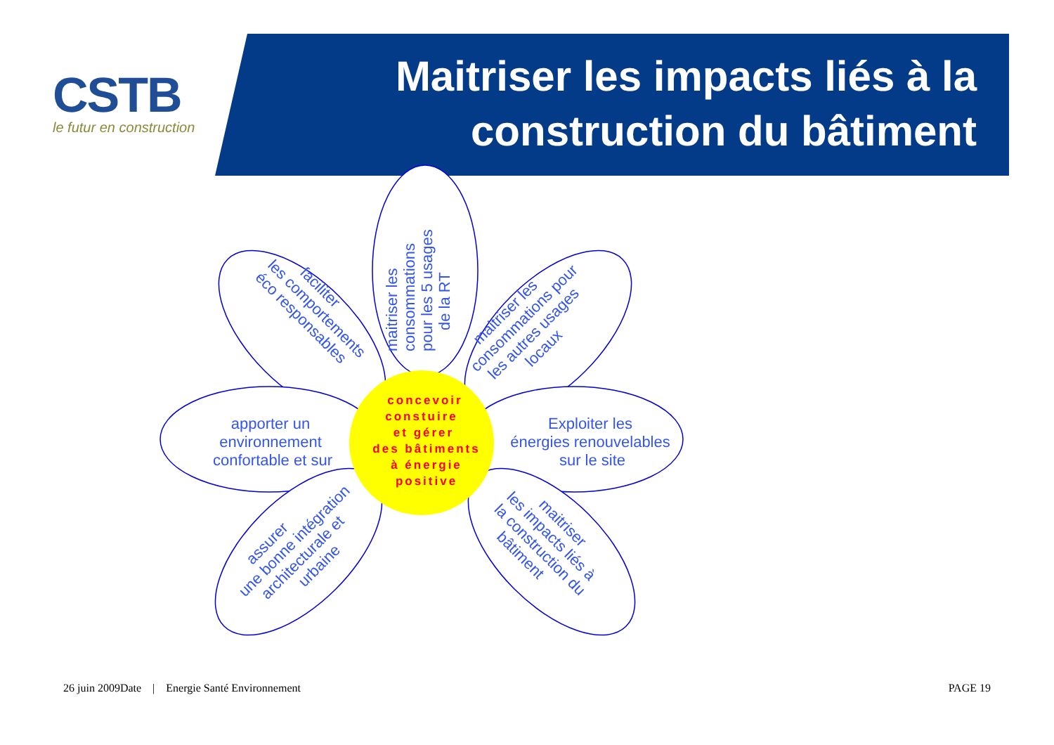CSTB
le futur en construction
Maitriser les impacts liés à la
construction du bâtiment
maitriser les
consommations
pour les 5 usages
de la RT
faciliter
les comportements
éco responsables
maitriser les
consommations pour
les autres usages
locaux
apporter un
environnement
confortable et sur
Exploiter les
énergies renouvelables
sur le site
assurer
une bonne intégration
architecturale et
urbaine
maitriser
les impacts liés à
la construction du
bâtiment
concevoir
constuire
et gérer
des bâtiments
à énergie
positive
26 juin 2009Date | Energie Santé Environnement PAGE 19